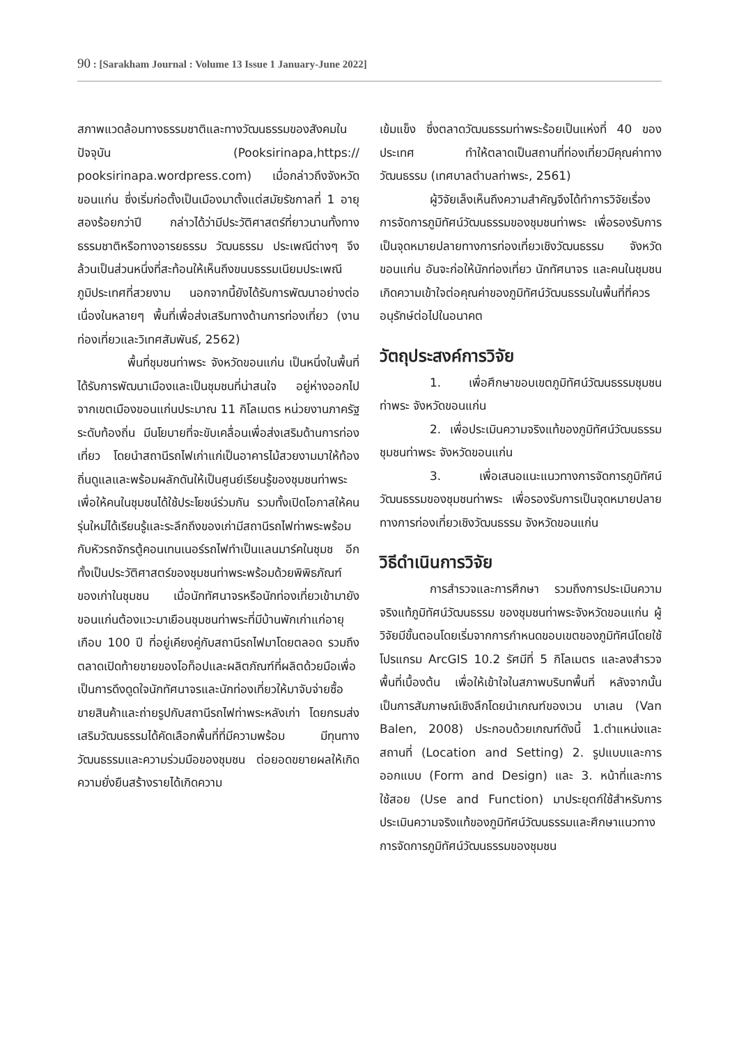90 : [Sarakham Journal : Volume 13 Issue 1 January-June 2022]
สภาพแวดล้อมทางธรรมชาติและทางวัฒนธรรมของสังคมในปัจจุบัน (Pooksirinapa,https:// pooksirinapa.wordpress.com) เมื่อกล่าวถึงจังหวัดขอนแก่น ซึ่งเริ่มก่อตั้งเป็นเมืองมาตั้งแต่สมัยรัชกาลที่ 1 อายุสองร้อยกว่าปี กล่าวได้ว่ามีประวัติศาสตร์ที่ยาวนานทั้งทางธรรมชาติหรือทางอารยธรรม วัฒนธรรม ประเพณีต่างๆ จึงล้วนเป็นส่วนหนึ่งที่สะท้อนให้เห็นถึงขนบธรรมเนียมประเพณี ภูมิประเทศที่สวยงาม นอกจากนี้ยังได้รับการพัฒนาอย่างต่อเนื่องในหลายๆ พื้นที่เพื่อส่งเสริมทางด้านการท่องเที่ยว (งานท่องเที่ยวและวิเทศสัมพันธ์, 2562)
พื้นที่ชุมชนท่าพระ จังหวัดขอนแก่น เป็นหนึ่งในพื้นที่ได้รับการพัฒนาเมืองและเป็นชุมชนที่น่าสนใจ อยู่ห่างออกไปจากเขตเมืองขอนแก่นประมาณ 11 กิโลเมตร หน่วยงานภาครัฐระดับท้องถิ่น มีนโยบายที่จะขับเคลื่อนเพื่อส่งเสริมด้านการท่องเที่ยว โดยนำสถานีรถไฟเก่าแก่เป็นอาคารไม้สวยงามมาให้ท้องถิ่นดูแลและพร้อมผลักดันให้เป็นศูนย์เรียนรู้ของชุมชนท่าพระเพื่อให้คนในชุมชนได้ใช้ประโยชน์ร่วมกัน รวมทั้งเปิดโอกาสให้คนรุ่นใหม่ได้เรียนรู้และระลึกถึงของเก่ามีสถานีรถไฟท่าพระพร้อมกับหัวรถจักรตู้คอนเทนเนอร์รถไฟทำเป็นแลนมาร์คในชุมช อีกทั้งเป็นประวัติศาสตร์ของชุมชนท่าพระพร้อมด้วยพิพิธภัณฑ์ของเก่าในชุมชน เมื่อนักทัศนาจรหรือนักท่องเที่ยวเข้ามายังขอนแก่นต้องแวะมาเยือนชุมชนท่าพระที่มีบ้านพักเก่าแก่อายุเกือบ 100 ปี ที่อยู่เคียงคู่กับสถานีรถไฟมาโดยตลอด รวมถึงตลาดเปิดท้ายขายของโอท็อปและผลิตภัณฑ์ที่ผลิตด้วยมือเพื่อเป็นการดึงดูดใจนักทัศนาจรและนักท่องเที่ยวให้มาจับจ่ายซื้อขายสินค้าและถ่ายรูปกับสถานีรถไฟท่าพระหลังเก่า โดยกรมส่งเสริมวัฒนธรรมได้คัดเลือกพื้นที่ที่มีความพร้อม มีทุนทางวัฒนธรรมและความร่วมมือของชุมชน ต่อยอดขยายผลให้เกิดความยั่งยืนสร้างรายได้เกิดความ
เข้มแข็ง ซึ่งตลาดวัฒนธรรมท่าพระร้อยเป็นแห่งที่ 40 ของประเทศ ทำให้ตลาดเป็นสถานที่ท่องเที่ยวมีคุณค่าทางวัฒนธรรม (เทศบาลตำบลท่าพระ, 2561)
ผู้วิจัยเล็งเห็นถึงความสำคัญจึงได้ทำการวิจัยเรื่องการจัดการภูมิทัศน์วัฒนธรรมของชุมชนท่าพระ เพื่อรองรับการเป็นจุดหมายปลายทางการท่องเที่ยวเชิงวัฒนธรรม จังหวัดขอนแก่น อันจะก่อให้นักท่องเที่ยว นักทัศนาจร และคนในชุมชนเกิดความเข้าใจต่อคุณค่าของภูมิทัศน์วัฒนธรรมในพื้นที่ที่ควรอนุรักษ์ต่อไปในอนาคต
วัตถุประสงค์การวิจัย
1. เพื่อศึกษาขอบเขตภูมิทัศน์วัฒนธรรมชุมชนท่าพระ จังหวัดขอนแก่น
2. เพื่อประเมินความจริงแท้ของภูมิทัศน์วัฒนธรรมชุมชนท่าพระ จังหวัดขอนแก่น
3. เพื่อเสนอแนะแนวทางการจัดการภูมิทัศน์วัฒนธรรมของชุมชนท่าพระ เพื่อรองรับการเป็นจุดหมายปลายทางการท่องเที่ยวเชิงวัฒนธรรม จังหวัดขอนแก่น
วิธีดำเนินการวิจัย
การสำรวจและการศึกษา รวมถึงการประเมินความจริงแท้ภูมิทัศน์วัฒนธรรม ของชุมชนท่าพระจังหวัดขอนแก่น ผู้วิจัยมีขั้นตอนโดยเริ่มจากการกำหนดขอบเขตของภูมิทัศน์โดยใช้โปรแกรม ArcGIS 10.2 รัศมีที่ 5 กิโลเมตร และลงสำรวจพื้นที่เบื้องต้น เพื่อให้เข้าใจในสภาพบริบทพื้นที่ หลังจากนั้นเป็นการสัมภาษณ์เชิงลึกโดยนำเกณฑ์ของเวน บาเลน (Van Balen, 2008) ประกอบด้วยเกณฑ์ดังนี้ 1.ตำแหน่งและสถานที่ (Location and Setting) 2. รูปแบบและการออกแบบ (Form and Design) และ 3. หน้าที่และการใช้สอย (Use and Function) มาประยุตก์ใช้สำหรับการประเมินความจริงแท้ของภูมิทัศน์วัฒนธรรมและศึกษาแนวทางการจัดการภูมิทัศน์วัฒนธรรมของชุมชน